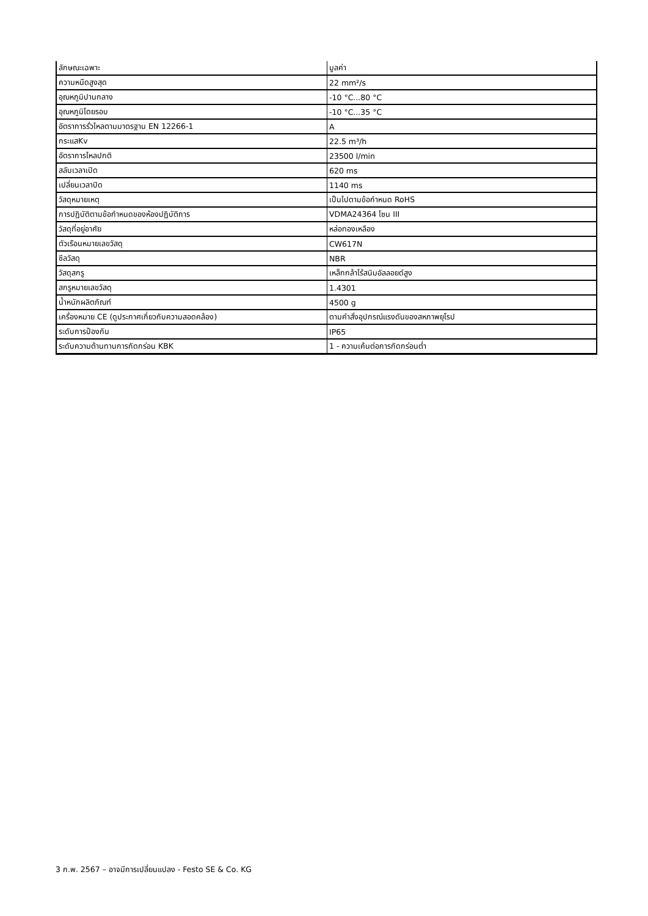| ลักษณะเฉพาะ | มูลค่า |
| --- | --- |
| ความหนืดสูงสุด | 22 mm²/s |
| อุณหภูมิปานกลาง | -10 °C...80 °C |
| อุณหภูมิโดยรอบ | -10 °C...35 °C |
| อัตราการรั่วไหลตามมาตรฐาน EN 12266-1 | A |
| กระแสKv | 22.5 m³/h |
| อัตราการไหลปกติ | 23500 l/min |
| สลับเวลาเปิด | 620 ms |
| เปลี่ยนเวลาปิด | 1140 ms |
| วัสดุหมายเหตุ | เป็นไปตามข้อกำหนด RoHS |
| การปฏิบัติตามข้อกำหนดของห้องปฏิบัติการ | VDMA24364 โซน III |
| วัสดุที่อยู่อาศัย | หล่อทองเหลือง |
| ตัวเรือนหมายเลขวัสดุ | CW617N |
| ซีลวัสดุ | NBR |
| วัสดุสกรู | เหล็กกล้าไร้สนิมอัลลอยด์สูง |
| สกรูหมายเลขวัสดุ | 1.4301 |
| น้ำหนักผลิตภัณฑ์ | 4500 g |
| เครื่องหมาย CE (ดูประกาศเกี่ยวกับความสอดคล้อง) | ตามคำสั่งอุปกรณ์แรงดันของสหภาพยุโรป |
| ระดับการป้องกัน | IP65 |
| ระดับความต้านทานการกัดกร่อน KBK | 1 - ความเค้นต่อการกัดกร่อนต่ำ |
3 ก.พ. 2567 – อาจมีการเปลี่ยนแปลง - Festo SE & Co. KG